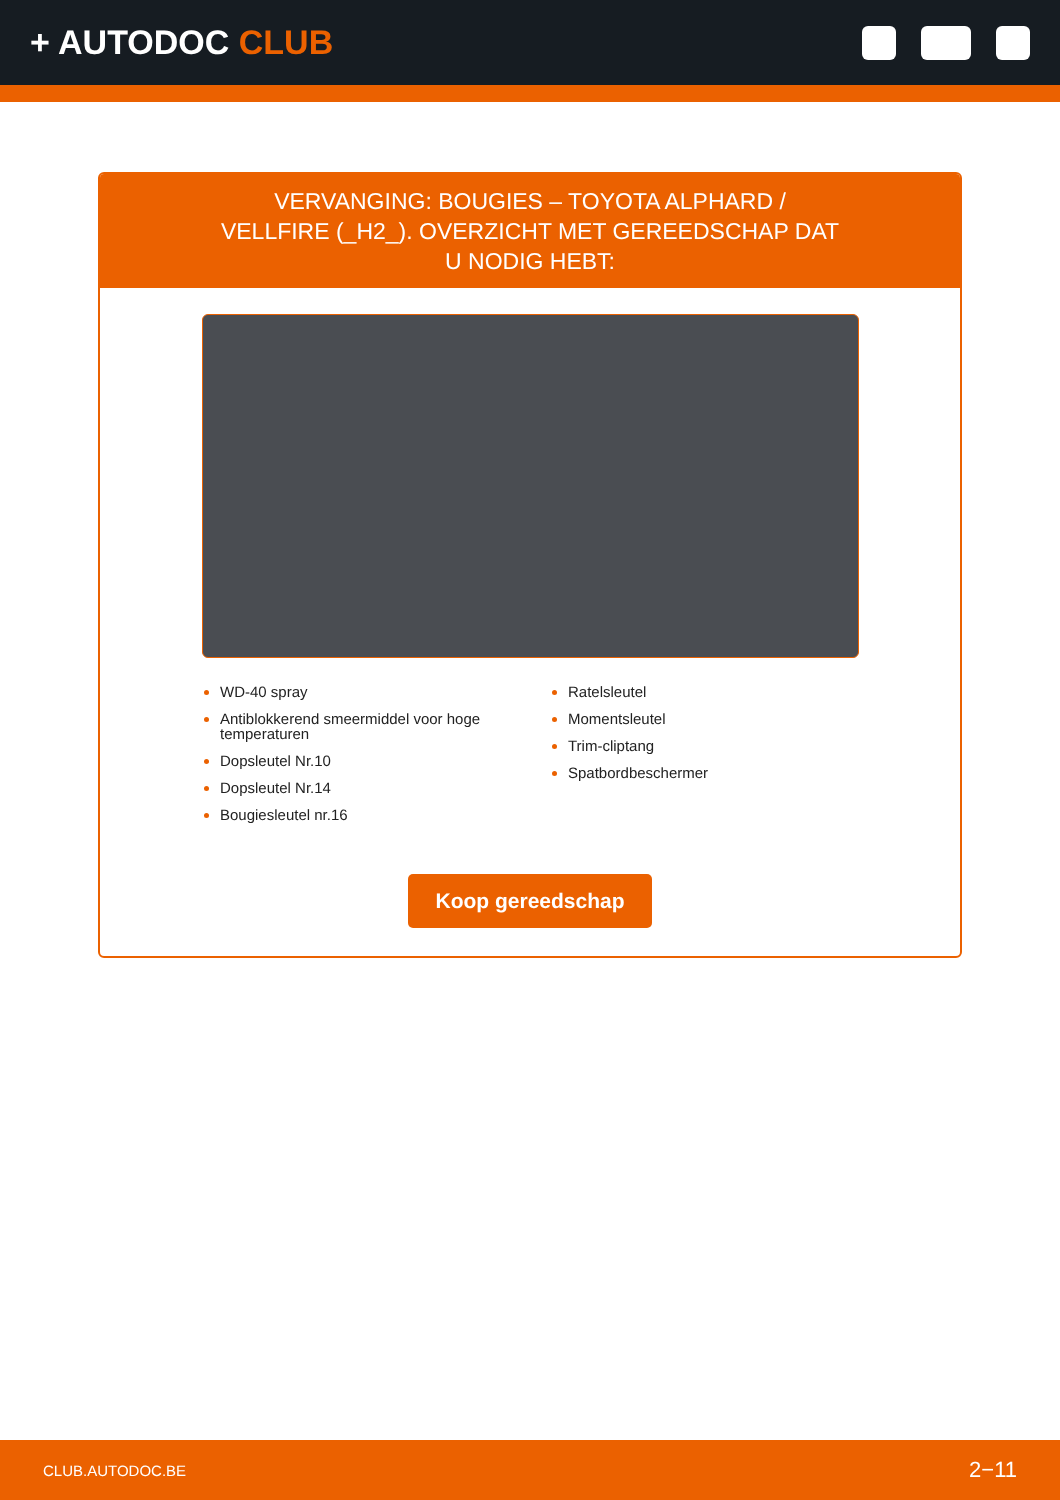+ AUTODOC CLUB
VERVANGING: BOUGIES – TOYOTA ALPHARD / VELLFIRE (_H2_). OVERZICHT MET GEREEDSCHAP DAT U NODIG HEBT:
WD-40 spray
Antiblokkerend smeermiddel voor hoge temperaturen
Dopsleutel Nr.10
Dopsleutel Nr.14
Bougiesleutel nr.16
Ratelsleutel
Momentsleutel
Trim-cliptang
Spatbordbeschermer
Koop gereedschap
CLUB.AUTODOC.BE 2−11